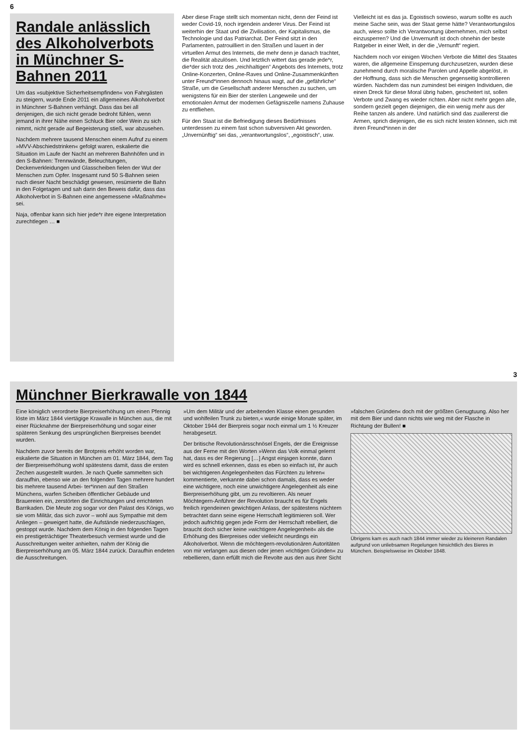6
Randale anlässlich des Alkoholverbots in Münchner S-Bahnen 2011
Um das »subjektive Sicherheitsempfinden« von Fahrgästen zu steigern, wurde Ende 2011 ein allgemeines Alkoholverbot in Münchner S-Bahnen verhängt. Dass das bei all denjenigen, die sich nicht gerade bedroht fühlen, wenn jemand in ihrer Nähe einen Schluck Bier oder Wein zu sich nimmt, nicht gerade auf Begeisterung stieß, war abzusehen.
Nachdem mehrere tausend Menschen einem Aufruf zu einem »MVV-Abschiedstrinken« gefolgt waren, eskalierte die Situation im Laufe der Nacht an mehreren Bahnhöfen und in den S-Bahnen: Trennwände, Beleuchtungen, Deckenverkleidungen und Glasscheiben fielen der Wut der Menschen zum Opfer. Insgesamt rund 50 S-Bahnen seien nach dieser Nacht beschädigt gewesen, resümierte die Bahn in den Folgetagen und sah darin den Beweis dafür, dass das Alkoholverbot in S-Bahnen eine angemessene »Maßnahme« sei.
Naja, offenbar kann sich hier jede*r ihre eigene Interpretation zurechtlegen … ■
Aber diese Frage stellt sich momentan nicht, denn der Feind ist weder Covid-19, noch irgendein anderer Virus. Der Feind ist weiterhin der Staat und die Zivilisation, der Kapitalismus, die Technologie und das Patriarchat. Der Feind sitzt in den Parlamenten, patrouilliert in den Straßen und lauert in der virtuellen Armut des Internets, die mehr denn je danach trachtet, die Realität abzulösen. Und letztlich wittert das gerade jede*r, die*der sich trotz des „reichhaltigen“ Angebots des Internets, trotz Online-Konzerten, Online-Raves und Online-Zusammenkünften unter Freund*innen dennoch hinaus wagt, auf die „gefährliche“ Straße, um die Gesellschaft anderer Menschen zu suchen, um wenigstens für ein Bier der sterilen Langeweile und der emotionalen Armut der modernen Gefägniszelle namens Zuhause zu entfliehen.
Für den Staat ist die Befriedigung dieses Bedürfnisses unterdessen zu einem fast schon subversiven Akt geworden. „Unvernünftig“ sei das, „verantwortungslos“, „egoistisch“, usw. Vielleicht ist es das ja. Egoistisch sowieso, warum sollte es auch meine Sache sein, was der Staat gerne hätte? Verantwortungslos auch, wieso sollte ich Verantwortung übernehmen, mich selbst einzusperren? Und die Unvernunft ist doch ohnehin der beste Ratgeber in einer Welt, in der die „Vernunft“ regiert.
Nachdem noch vor einigen Wochen Verbote die Mittel des Staates waren, die allgemeine Einsperrung durchzusetzen, wurden diese zunehmend durch moralische Parolen und Appelle abgelöst, in der Hoffnung, dass sich die Menschen gegenseitig kontrollieren würden. Nachdem das nun zumindest bei einigen Individuen, die einen Dreck für diese Moral übrig haben, gescheitert ist, sollen Verbote und Zwang es wieder richten. Aber nicht mehr gegen alle, sondern gezielt gegen diejenigen, die ein wenig mehr aus der Reihe tanzen als andere. Und natürlich sind das zuallererst die Armen, sprich diejenigen, die es sich nicht leisten können, sich mit ihren Freund*innen in der
3
Münchner Bierkrawalle von 1844
Eine königlich verordnete Bierpreiserhöhung um einen Pfennig löste im März 1844 viertägige Krawalle in München aus, die mit einer Rücknahme der Bierpreiserhöhung und sogar einer späteren Senkung des ursprünglichen Bierpreises beendet wurden.
Nachdem zuvor bereits der Brotpreis erhöht worden war, eskalierte die Situation in München am 01. März 1844, dem Tag der Bierpreiserhöhung wohl spätestens damit, dass die ersten Zechen ausgestellt wurden. Je nach Quelle sammelten sich daraufhin, ebenso wie an den folgenden Tagen mehrere hundert bis mehrere tausend Arbei- ter*innen auf den Straßen Münchens, warfen Scheiben öffentlicher Gebäude und Brauereien ein, zerstörten die Einrichtungen und errichteten Barrikaden. Die Meute zog sogar vor den Palast des Königs, wo sie vom Militär, das sich zuvor – wohl aus Sympathie mit dem Anliegen – geweigert hatte, die Aufstände niederzuschlagen, gestoppt wurde. Nachdem dem König in den folgenden Tagen ein prestigeträchtiger Theaterbesuch vermiest wurde und die Ausschreitungen weiter anhielten, nahm der König die Bierpreiserhöhung am 05. März 1844 zurück. Daraufhin endeten die Ausschreitungen.
»Um dem Militär und der arbeitenden Klasse einen gesunden und wohlfeilen Trunk zu bieten,« wurde einige Monate später, im Oktober 1944 der Bierpreis sogar noch einmal um 1 ½ Kreuzer herabgesetzt.
Der britische Revolutionärsschnösel Engels, der die Ereignisse aus der Ferne mit den Worten »Wenn das Volk einmal gelernt hat, dass es der Regierung […] Angst einjagen konnte, dann wird es schnell erkennen, dass es eben so einfach ist, ihr auch bei wichtigeren Angelegenheiten das Fürchten zu lehren« kommentierte, verkannte dabei schon damals, dass es weder eine wichtigere, noch eine unwichtigere Angelegenheit als eine Bierpreiserhöhung gibt, um zu revoltieren. Als neuer Möchtegern-Anführer der Revolution braucht es für Engels freilich irgendeinen gewichtigen Anlass, der spätestens nüchtern betrachtet dann seine eigene Herrschaft legitimieren soll. Wer jedoch aufrichtig gegen jede Form der Herrschaft rebelliert, die braucht doch sicher keine »wichtigere Angelegenheit« als die Erhöhung des Bierpreises oder vielleicht neurdings ein Alkoholverbot. Wenn die möchtegern-revolutionären Autoritäten von mir verlangen aus diesen oder jenen »richtigen Gründen« zu rebellieren, dann erfüllt mich die Revolte aus den aus ihrer Sicht »falschen Gründen« doch mit der größten Genugtuung. Also her mit dem Bier und dann nichts wie weg mit der Flasche in Richtung der Bullen! ■
Übrigens kam es auch nach 1844 immer wieder zu kleineren Randalen aufgrund von unliebsamen Regelungen hinsichtlich des Bieres in München. Beispielsweise im Oktober 1848.